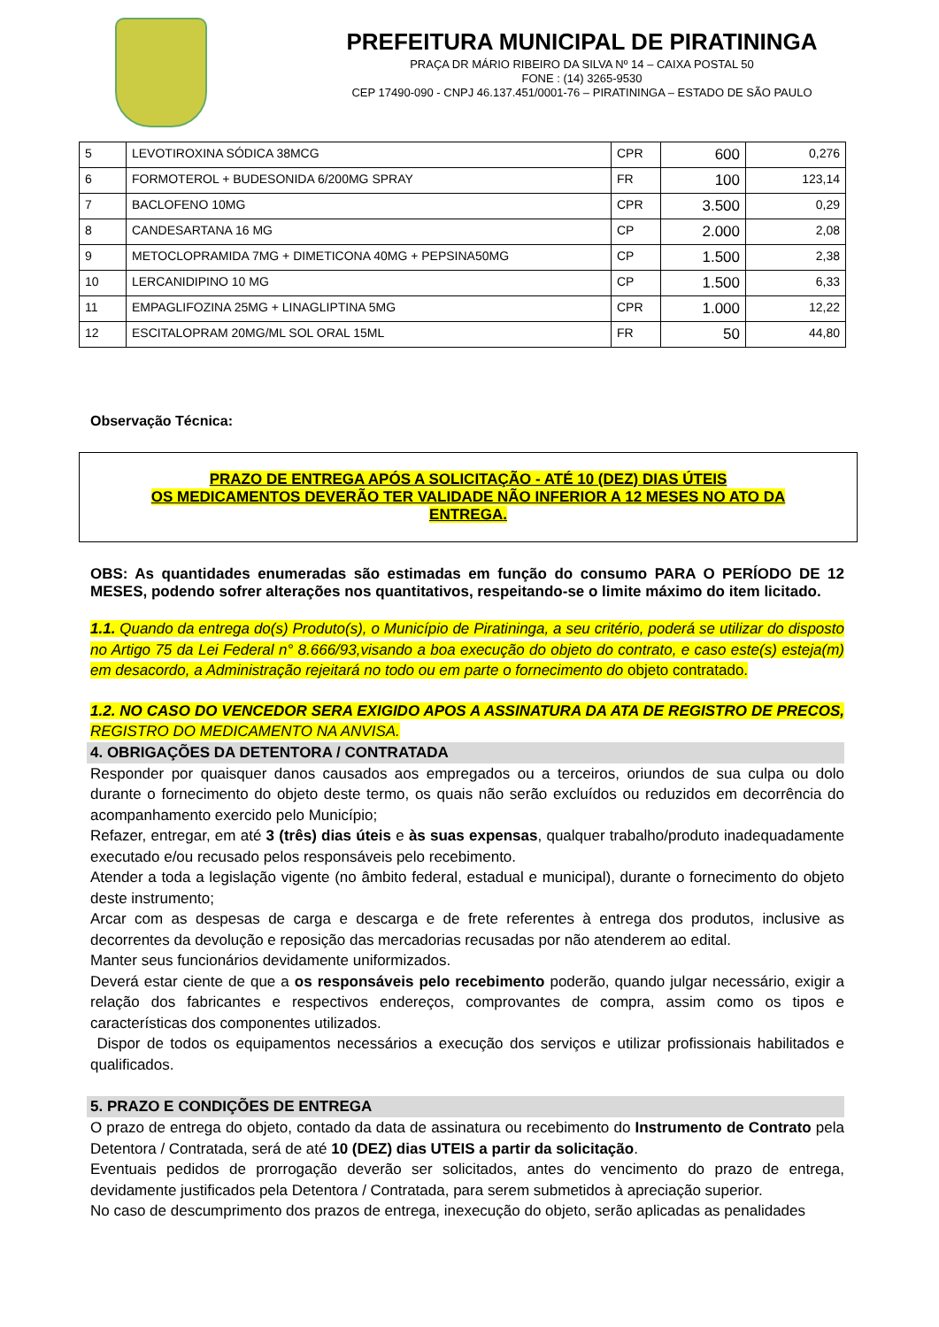PREFEITURA MUNICIPAL DE PIRATININGA
PRAÇA DR MÁRIO RIBEIRO DA SILVA Nº 14 – CAIXA POSTAL 50
FONE : (14) 3265-9530
CEP 17490-090 - CNPJ 46.137.451/0001-76 – PIRATININGA – ESTADO DE SÃO PAULO
| 5 | LEVOTIROXINA SÓDICA 38MCG | CPR | 600 | 0,276 |
| 6 | FORMOTEROL + BUDESONIDA 6/200MG SPRAY | FR | 100 | 123,14 |
| 7 | BACLOFENO 10MG | CPR | 3.500 | 0,29 |
| 8 | CANDESARTANA 16 MG | CP | 2.000 | 2,08 |
| 9 | METOCLOPRAMIDA 7MG + DIMETICONA 40MG + PEPSINA50MG | CP | 1.500 | 2,38 |
| 10 | LERCANIDIPINO 10 MG | CP | 1.500 | 6,33 |
| 11 | EMPAGLIFOZINA 25MG + LINAGLIPTINA 5MG | CPR | 1.000 | 12,22 |
| 12 | ESCITALOPRAM 20MG/ML SOL ORAL 15ML | FR | 50 | 44,80 |
Observação Técnica:
PRAZO DE ENTREGA APÓS A SOLICITAÇÃO - ATÉ 10 (DEZ) DIAS ÚTEIS
OS MEDICAMENTOS DEVERÃO TER VALIDADE NÃO INFERIOR A 12 MESES NO ATO DA
ENTREGA.
OBS: As quantidades enumeradas são estimadas em função do consumo PARA O PERÍODO DE 12 MESES, podendo sofrer alterações nos quantitativos, respeitando-se o limite máximo do item licitado.
1.1. Quando da entrega do(s) Produto(s), o Município de Piratininga, a seu critério, poderá se utilizar do disposto no Artigo 75 da Lei Federal n° 8.666/93,visando a boa execução do objeto do contrato, e caso este(s) esteja(m) em desacordo, a Administração rejeitará no todo ou em parte o fornecimento do objeto contratado.
1.2. NO CASO DO VENCEDOR SERA EXIGIDO APOS A ASSINATURA DA ATA DE REGISTRO DE PRECOS, REGISTRO DO MEDICAMENTO NA ANVISA.
4. OBRIGAÇÕES DA DETENTORA / CONTRATADA
Responder por quaisquer danos causados aos empregados ou a terceiros, oriundos de sua culpa ou dolo durante o fornecimento do objeto deste termo, os quais não serão excluídos ou reduzidos em decorrência do acompanhamento exercido pelo Município;
Refazer, entregar, em até 3 (três) dias úteis e às suas expensas, qualquer trabalho/produto inadequadamente executado e/ou recusado pelos responsáveis pelo recebimento.
Atender a toda a legislação vigente (no âmbito federal, estadual e municipal), durante o fornecimento do objeto deste instrumento;
Arcar com as despesas de carga e descarga e de frete referentes à entrega dos produtos, inclusive as decorrentes da devolução e reposição das mercadorias recusadas por não atenderem ao edital.
Manter seus funcionários devidamente uniformizados.
Deverá estar ciente de que a os responsáveis pelo recebimento poderão, quando julgar necessário, exigir a relação dos fabricantes e respectivos endereços, comprovantes de compra, assim como os tipos e características dos componentes utilizados.
Dispor de todos os equipamentos necessários a execução dos serviços e utilizar profissionais habilitados e qualificados.
5. PRAZO E CONDIÇÕES DE ENTREGA
O prazo de entrega do objeto, contado da data de assinatura ou recebimento do Instrumento de Contrato pela Detentora / Contratada, será de até 10 (DEZ) dias UTEIS a partir da solicitação.
Eventuais pedidos de prorrogação deverão ser solicitados, antes do vencimento do prazo de entrega, devidamente justificados pela Detentora / Contratada, para serem submetidos à apreciação superior.
No caso de descumprimento dos prazos de entrega, inexecução do objeto, serão aplicadas as penalidades